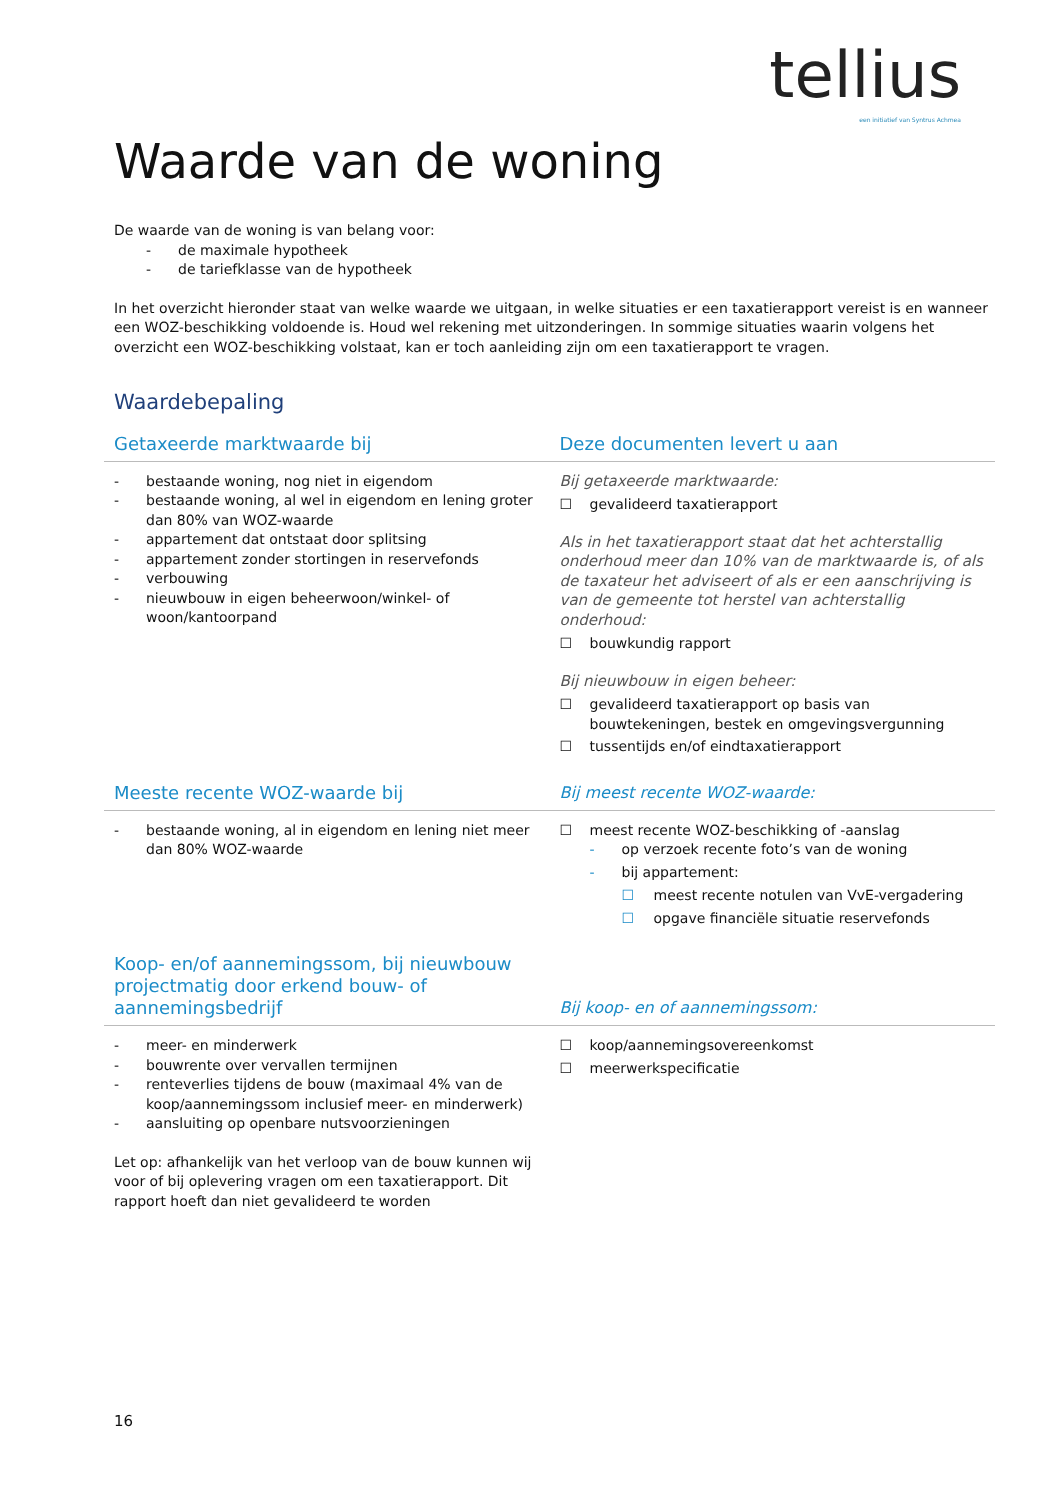tellius
een initiatief van Syntrus Achmea
Waarde van de woning
De waarde van de woning is van belang voor:
- de maximale hypotheek
- de tariefklasse van de hypotheek
In het overzicht hieronder staat van welke waarde we uitgaan, in welke situaties er een taxatierapport vereist is en wanneer een WOZ-beschikking voldoende is. Houd wel rekening met uitzonderingen. In sommige situaties waarin volgens het overzicht een WOZ-beschikking volstaat, kan er toch aanleiding zijn om een taxatierapport te vragen.
Waardebepaling
| Getaxeerde marktwaarde bij | Deze documenten levert u aan |
| --- | --- |
| - bestaande woning, nog niet in eigendom - bestaande woning, al wel in eigendom en lening groter dan 80% van WOZ-waarde - appartement dat ontstaat door splitsing - appartement zonder stortingen in reservefonds - verbouwing - nieuwbouw in eigen beheerwoon/winkel- of woon/kantoorpand | Bij getaxeerde marktwaarde: ☐ gevalideerd taxatierapport Als in het taxatierapport staat dat het achterstallig onderhoud meer dan 10% van de marktwaarde is, of als de taxateur het adviseert of als er een aanschrijving is van de gemeente tot herstel van achterstallig onderhoud: ☐ bouwkundig rapport Bij nieuwbouw in eigen beheer: ☐ gevalideerd taxatierapport op basis van bouwtekeningen, bestek en omgevingsvergunning ☐ tussentijds en/of eindtaxatierapport |
| Meeste recente WOZ-waarde bij | Bij meest recente WOZ-waarde: |
| - bestaande woning, al in eigendom en lening niet meer dan 80% WOZ-waarde | ☐ meest recente WOZ-beschikking of -aanslag - op verzoek recente foto’s van de woning - bij appartement: ☐ meest recente notulen van VvE-vergadering ☐ opgave financiële situatie reservefonds |
| Koop- en/of aannemingssom, bij nieuwbouw projectmatig door erkend bouw- of aannemingsbedrijf | Bij koop- en of aannemingssom: |
| - meer- en minderwerk - bouwrente over vervallen termijnen - renteverlies tijdens de bouw (maximaal 4% van de koop/aannemingssom inclusief meer- en minderwerk) - aansluiting op openbare nutsvoorzieningen Let op: afhankelijk van het verloop van de bouw kunnen wij voor of bij oplevering vragen om een taxatierapport. Dit rapport hoeft dan niet gevalideerd te worden | ☐ koop/aannemingsovereenkomst ☐ meerwerkspecificatie |
16